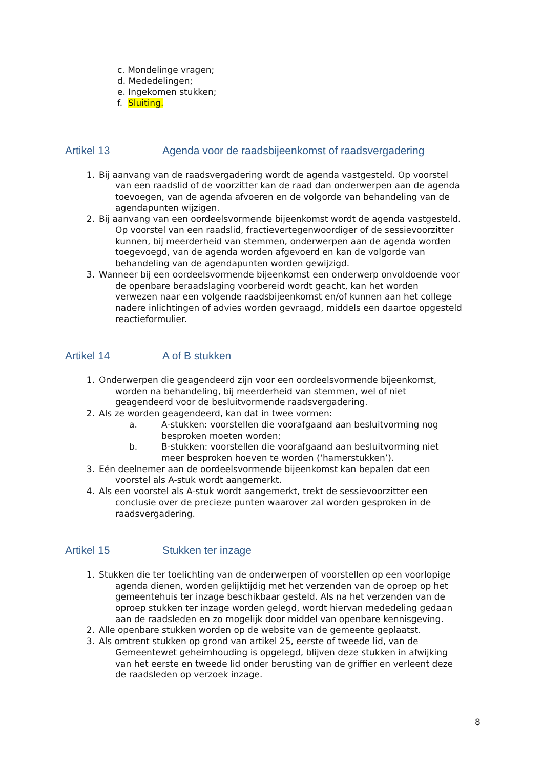c. Mondelinge vragen;
d. Mededelingen;
e. Ingekomen stukken;
f. Sluiting.
Artikel 13 Agenda voor de raadsbijeenkomst of raadsvergadering
1. Bij aanvang van de raadsvergadering wordt de agenda vastgesteld. Op voorstel
van een raadslid of de voorzitter kan de raad dan onderwerpen aan de agenda
toevoegen, van de agenda afvoeren en de volgorde van behandeling van de
agendapunten wijzigen.
2. Bij aanvang van een oordeelsvormende bijeenkomst wordt de agenda vastgesteld.
Op voorstel van een raadslid, fractievertegenwoordiger of de sessievoorzitter
kunnen, bij meerderheid van stemmen, onderwerpen aan de agenda worden
toegevoegd, van de agenda worden afgevoerd en kan de volgorde van
behandeling van de agendapunten worden gewijzigd.
3. Wanneer bij een oordeelsvormende bijeenkomst een onderwerp onvoldoende voor
de openbare beraadslaging voorbereid wordt geacht, kan het worden
verwezen naar een volgende raadsbijeenkomst en/of kunnen aan het college
nadere inlichtingen of advies worden gevraagd, middels een daartoe opgesteld
reactieformulier.
Artikel 14 A of B stukken
1. Onderwerpen die geagendeerd zijn voor een oordeelsvormende bijeenkomst,
worden na behandeling, bij meerderheid van stemmen, wel of niet
geagendeerd voor de besluitvormende raadsvergadering.
2. Als ze worden geagendeerd, kan dat in twee vormen:
a. A-stukken: voorstellen die voorafgaand aan besluitvorming nog
besproken moeten worden;
b. B-stukken: voorstellen die voorafgaand aan besluitvorming niet
meer besproken hoeven te worden (‘hamerstukken’).
3. Eén deelnemer aan de oordeelsvormende bijeenkomst kan bepalen dat een
voorstel als A-stuk wordt aangemerkt.
4. Als een voorstel als A-stuk wordt aangemerkt, trekt de sessievoorzitter een
conclusie over de precieze punten waarover zal worden gesproken in de
raadsvergadering.
Artikel 15 Stukken ter inzage
1. Stukken die ter toelichting van de onderwerpen of voorstellen op een voorlopige
agenda dienen, worden gelijktijdig met het verzenden van de oproep op het
gemeentehuis ter inzage beschikbaar gesteld. Als na het verzenden van de
oproep stukken ter inzage worden gelegd, wordt hiervan mededeling gedaan
aan de raadsleden en zo mogelijk door middel van openbare kennisgeving.
2. Alle openbare stukken worden op de website van de gemeente geplaatst.
3. Als omtrent stukken op grond van artikel 25, eerste of tweede lid, van de
Gemeentewet geheimhouding is opgelegd, blijven deze stukken in afwijking
van het eerste en tweede lid onder berusting van de griffier en verleent deze
de raadsleden op verzoek inzage.
8